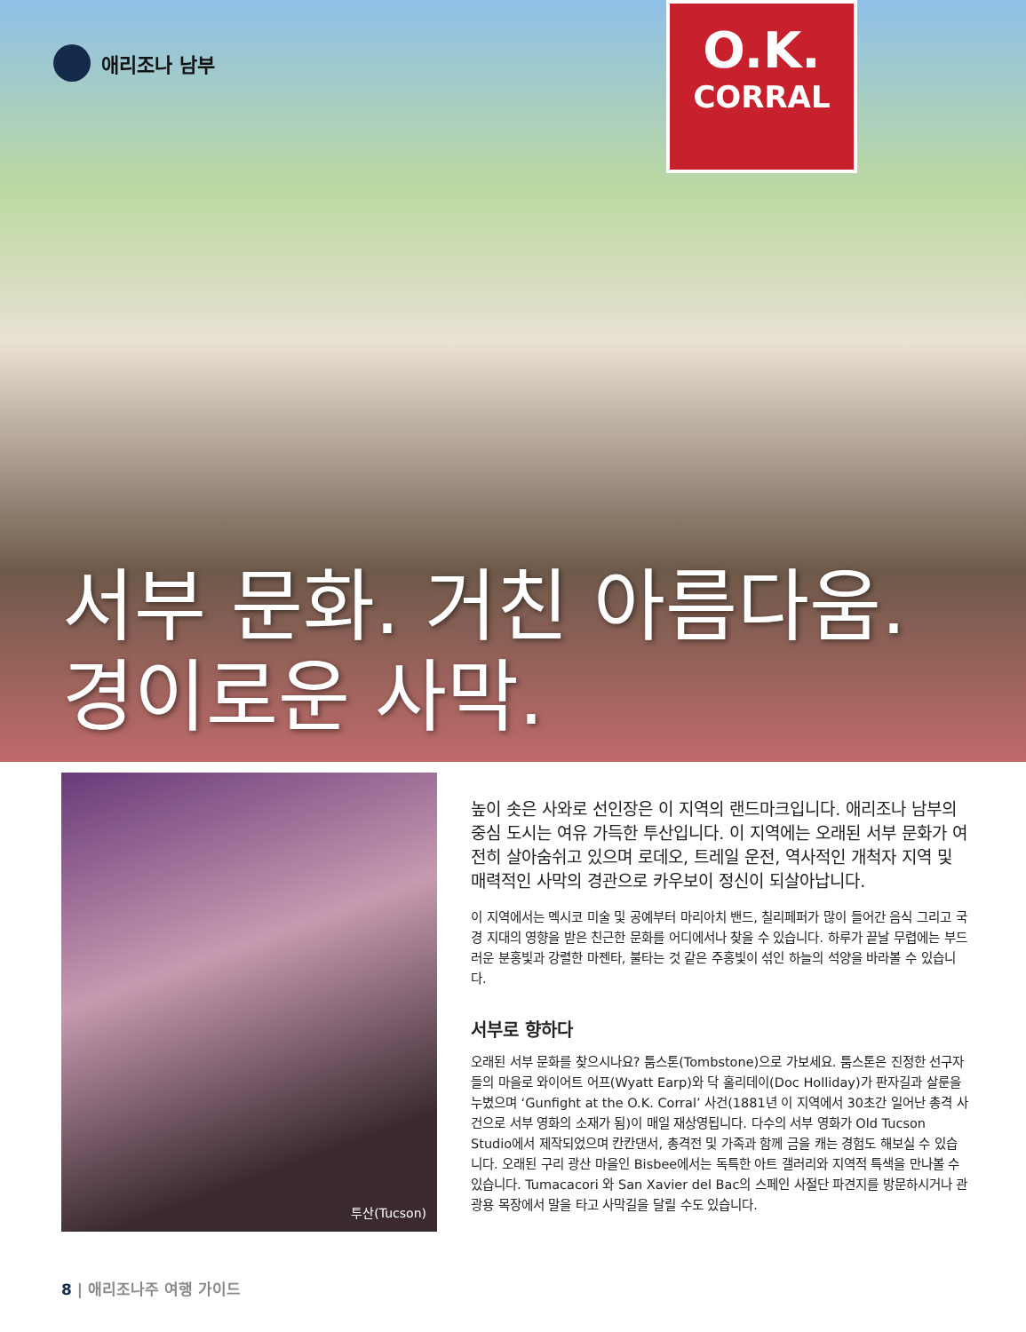애리조나 남부
O.K.
CORRAL
서부 문화. 거친 아름다움.
경이로운 사막.
투산(Tucson)
높이 솟은 사와로 선인장은 이 지역의 랜드마크입니다. 애리조나 남부의 중심 도시는 여유 가득한 투산입니다. 이 지역에는 오래된 서부 문화가 여전히 살아숨쉬고 있으며 로데오, 트레일 운전, 역사적인 개척자 지역 및 매력적인 사막의 경관으로 카우보이 정신이 되살아납니다.
이 지역에서는 멕시코 미술 및 공예부터 마리아치 밴드, 칠리페퍼가 많이 들어간 음식 그리고 국경 지대의 영향을 받은 친근한 문화를 어디에서나 찾을 수 있습니다. 하루가 끝날 무렵에는 부드러운 분홍빛과 강렬한 마젠타, 불타는 것 같은 주홍빛이 섞인 하늘의 석양을 바라볼 수 있습니다.
서부로 향하다
오래된 서부 문화를 찾으시나요? 툼스톤(Tombstone)으로 가보세요. 툼스톤은 진정한 선구자들의 마을로 와이어트 어프(Wyatt Earp)와 닥 홀리데이(Doc Holliday)가 판자길과 살룬을 누볐으며 ‘Gunfight at the O.K. Corral’ 사건(1881년 이 지역에서 30초간 일어난 총격 사건으로 서부 영화의 소재가 됨)이 매일 재상영됩니다. 다수의 서부 영화가 Old Tucson Studio에서 제작되었으며 칸칸댄서, 총격전 및 가족과 함께 금을 캐는 경험도 해보실 수 있습니다. 오래된 구리 광산 마을인 Bisbee에서는 독특한 아트 갤러리와 지역적 특색을 만나볼 수 있습니다. Tumacacori 와 San Xavier del Bac의 스페인 사절단 파견지를 방문하시거나 관광용 목장에서 말을 타고 사막길을 달릴 수도 있습니다.
8 | 애리조나주 여행 가이드